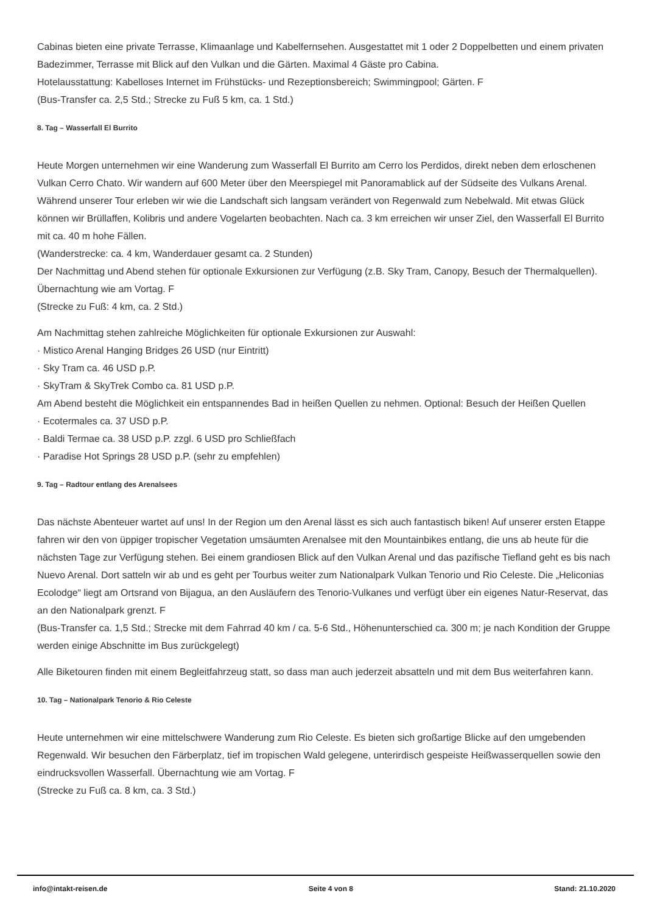Cabinas bieten eine private Terrasse, Klimaanlage und Kabelfernsehen. Ausgestattet mit 1 oder 2 Doppelbetten und einem privaten Badezimmer, Terrasse mit Blick auf den Vulkan und die Gärten. Maximal 4 Gäste pro Cabina.
Hotelausstattung: Kabelloses Internet im Frühstücks- und Rezeptionsbereich; Swimmingpool; Gärten. F
(Bus-Transfer ca. 2,5 Std.; Strecke zu Fuß 5 km, ca. 1 Std.)
8. Tag – Wasserfall El Burrito
Heute Morgen unternehmen wir eine Wanderung zum Wasserfall El Burrito am Cerro los Perdidos, direkt neben dem erloschenen Vulkan Cerro Chato. Wir wandern auf 600 Meter über den Meerspiegel mit Panoramablick auf der Südseite des Vulkans Arenal. Während unserer Tour erleben wir wie die Landschaft sich langsam verändert von Regenwald zum Nebelwald. Mit etwas Glück können wir Brüllaffen, Kolibris und andere Vogelarten beobachten. Nach ca. 3 km erreichen wir unser Ziel, den Wasserfall El Burrito mit ca. 40 m hohe Fällen.
(Wanderstrecke: ca. 4 km, Wanderdauer gesamt ca. 2 Stunden)
Der Nachmittag und Abend stehen für optionale Exkursionen zur Verfügung (z.B. Sky Tram, Canopy, Besuch der Thermalquellen). Übernachtung wie am Vortag. F
(Strecke zu Fuß: 4 km, ca. 2 Std.)
Am Nachmittag stehen zahlreiche Möglichkeiten für optionale Exkursionen zur Auswahl:
· Mistico Arenal Hanging Bridges 26 USD (nur Eintritt)
· Sky Tram ca. 46 USD p.P.
· SkyTram & SkyTrek Combo ca. 81 USD p.P.
Am Abend besteht die Möglichkeit ein entspannendes Bad in heißen Quellen zu nehmen. Optional: Besuch der Heißen Quellen
· Ecotermales ca. 37 USD p.P.
· Baldi Termae ca. 38 USD p.P. zzgl. 6 USD pro Schließfach
· Paradise Hot Springs 28 USD p.P. (sehr zu empfehlen)
9. Tag – Radtour entlang des Arenalsees
Das nächste Abenteuer wartet auf uns! In der Region um den Arenal lässt es sich auch fantastisch biken! Auf unserer ersten Etappe fahren wir den von üppiger tropischer Vegetation umsäumten Arenalsee mit den Mountainbikes entlang, die uns ab heute für die nächsten Tage zur Verfügung stehen. Bei einem grandiosen Blick auf den Vulkan Arenal und das pazifische Tiefland geht es bis nach Nuevo Arenal. Dort satteln wir ab und es geht per Tourbus weiter zum Nationalpark Vulkan Tenorio und Rio Celeste. Die „Heliconias Ecolodge“ liegt am Ortsrand von Bijagua, an den Ausläufern des Tenorio-Vulkanes und verfügt über ein eigenes Natur-Reservat, das an den Nationalpark grenzt. F
(Bus-Transfer ca. 1,5 Std.; Strecke mit dem Fahrrad 40 km / ca. 5-6 Std., Höhenunterschied ca. 300 m; je nach Kondition der Gruppe werden einige Abschnitte im Bus zurückgelegt)
Alle Biketouren finden mit einem Begleitfahrzeug statt, so dass man auch jederzeit absatteln und mit dem Bus weiterfahren kann.
10. Tag – Nationalpark Tenorio & Rio Celeste
Heute unternehmen wir eine mittelschwere Wanderung zum Rio Celeste. Es bieten sich großartige Blicke auf den umgebenden Regenwald. Wir besuchen den Färberplatz, tief im tropischen Wald gelegene, unterirdisch gespeiste Heißwasserquellen sowie den eindrucksvollen Wasserfall. Übernachtung wie am Vortag. F
(Strecke zu Fuß ca. 8 km, ca. 3 Std.)
info@intakt-reisen.de Seite 4 von 8 Stand: 21.10.2020